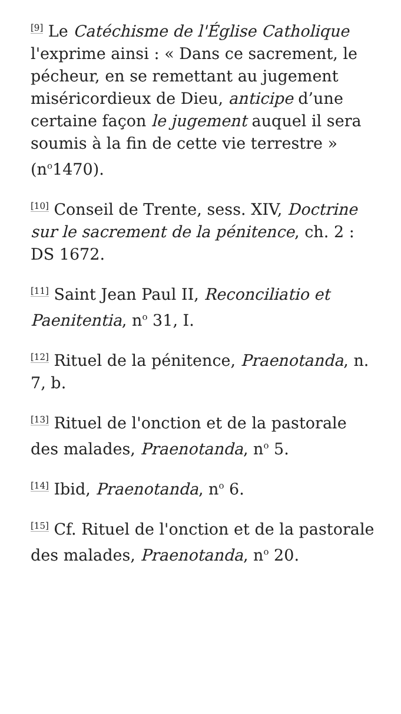<sup>[9]</sup> Le Catéchisme de l'Église Catholique l'exprime ainsi : « Dans ce sacrement, le pécheur, en se remettant au jugement miséricordieux de Dieu, anticipe d’une certaine façon le jugement auquel il sera soumis à la fin de cette vie terrestre » (n<sup>o</sup>1470).
<sup>[10]</sup> Conseil de Trente, sess. XIV, Doctrine sur le sacrement de la pénitence, ch. 2 : DS 1672.
<sup>[11]</sup> Saint Jean Paul II, Reconciliatio et Paenitentia, n<sup>o</sup> 31, I.
<sup>[12]</sup> Rituel de la pénitence, Praenotanda, n. 7, b.
<sup>[13]</sup> Rituel de l'onction et de la pastorale des malades, Praenotanda, n<sup>o</sup> 5.
<sup>[14]</sup> Ibid, Praenotanda, n<sup>o</sup> 6.
<sup>[15]</sup> Cf. Rituel de l'onction et de la pastorale des malades, Praenotanda, n<sup>o</sup> 20.